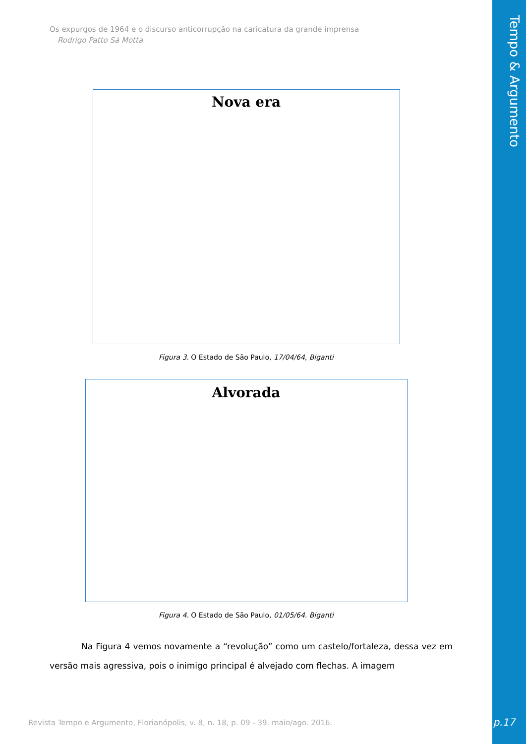Tempo & Argumento
Os expurgos de 1964 e o discurso anticorrupção na caricatura da grande imprensa
Rodrigo Patto Sá Motta
Nova era
Figura 3. O Estado de São Paulo, 17/04/64, Biganti
Alvorada
Figura 4. O Estado de São Paulo, 01/05/64. Biganti
Na Figura 4 vemos novamente a “revolução” como um castelo/fortaleza, dessa vez em versão mais agressiva, pois o inimigo principal é alvejado com flechas. A imagem
Revista Tempo e Argumento, Florianópolis, v. 8, n. 18, p. 09 - 39. maio/ago. 2016.
p.17